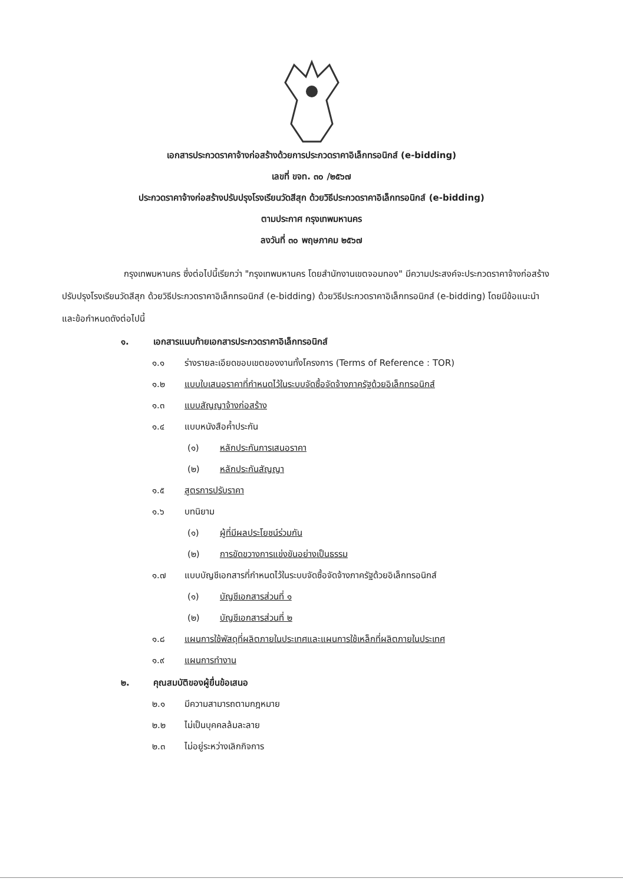เอกสารประกวดราคาจ้างก่อสร้างด้วยการประกวดราคาอิเล็กทรอนิกส์ (e-bidding)
เลขที่ ขจท. ๓๐ /๒๕๖๗
ประกวดราคาจ้างก่อสร้างปรับปรุงโรงเรียนวัดสีสุก ด้วยวิธีประกวดราคาอิเล็กทรอนิกส์ (e-bidding)
ตามประกาศ กรุงเทพมหานคร
ลงวันที่ ๓๐ พฤษภาคม ๒๕๖๗
กรุงเทพมหานคร ซึ่งต่อไปนี้เรียกว่า "กรุงเทพมหานคร โดยสำนักงานเขตจอมทอง" มีความประสงค์จะประกวดราคาจ้างก่อสร้างปรับปรุงโรงเรียนวัดสีสุก ด้วยวิธีประกวดราคาอิเล็กทรอนิกส์ (e-bidding) ด้วยวิธีประกวดราคาอิเล็กทรอนิกส์ (e-bidding) โดยมีข้อแนะนำและข้อกำหนดดังต่อไปนี้
๑. เอกสารแนบท้ายเอกสารประกวดราคาอิเล็กทรอนิกส์
๑.๑ ร่างรายละเอียดขอบเขตของงานทั้งโครงการ (Terms of Reference : TOR)
๑.๒ แบบใบเสนอราคาที่กำหนดไว้ในระบบจัดซื้อจัดจ้างภาครัฐด้วยอิเล็กทรอนิกส์
๑.๓ แบบสัญญาจ้างก่อสร้าง
๑.๔ แบบหนังสือค้ำประกัน
(๑) หลักประกันการเสนอราคา
(๒) หลักประกันสัญญา
๑.๕ สูตรการปรับราคา
๑.๖ บทนิยาม
(๑) ผู้ที่มีผลประโยชน์ร่วมกัน
(๒) การขัดขวางการแข่งขันอย่างเป็นธรรม
๑.๗ แบบบัญชีเอกสารที่กำหนดไว้ในระบบจัดซื้อจัดจ้างภาครัฐด้วยอิเล็กทรอนิกส์
(๑) บัญชีเอกสารส่วนที่ ๑
(๒) บัญชีเอกสารส่วนที่ ๒
๑.๘ แผนการใช้พัสดุที่ผลิตภายในประเทศและแผนการใช้เหล็กที่ผลิตภายในประเทศ
๑.๙ แผนการทำงาน
๒. คุณสมบัติของผู้ยื่นข้อเสนอ
๒.๑ มีความสามารถตามกฎหมาย
๒.๒ ไม่เป็นบุคคลล้มละลาย
๒.๓ ไม่อยู่ระหว่างเลิกกิจการ